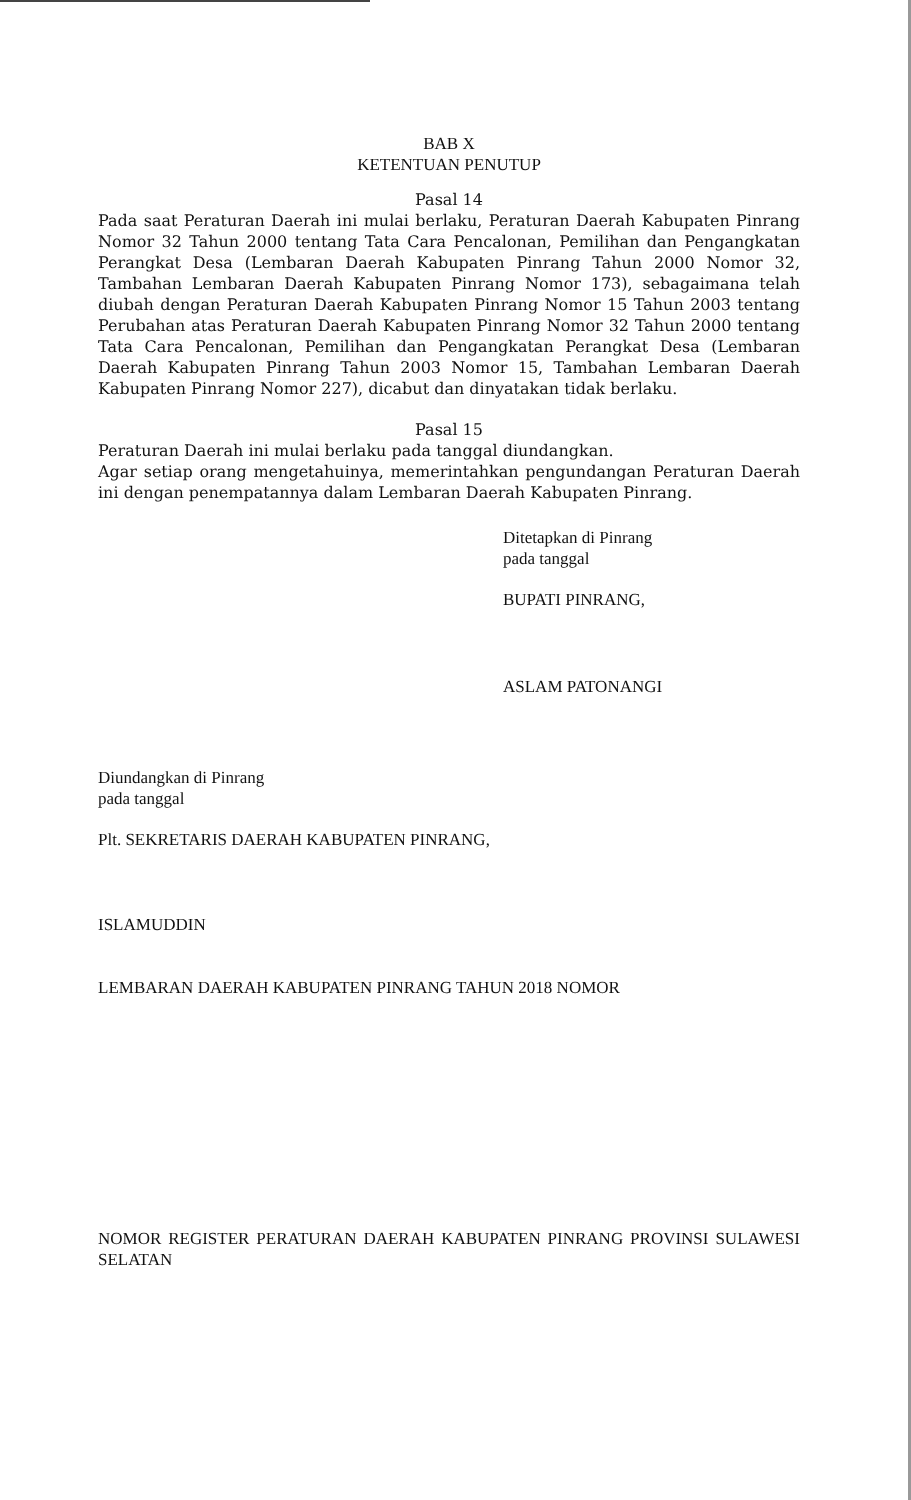BAB X
KETENTUAN PENUTUP
Pasal 14
Pada saat Peraturan Daerah ini mulai berlaku, Peraturan Daerah Kabupaten Pinrang Nomor 32 Tahun 2000 tentang Tata Cara Pencalonan, Pemilihan dan Pengangkatan Perangkat Desa (Lembaran Daerah Kabupaten Pinrang Tahun 2000 Nomor 32, Tambahan Lembaran Daerah Kabupaten Pinrang Nomor 173), sebagaimana telah diubah dengan Peraturan Daerah Kabupaten Pinrang Nomor 15 Tahun 2003 tentang Perubahan atas Peraturan Daerah Kabupaten Pinrang Nomor 32 Tahun 2000 tentang Tata Cara Pencalonan, Pemilihan dan Pengangkatan Perangkat Desa (Lembaran Daerah Kabupaten Pinrang Tahun 2003 Nomor 15, Tambahan Lembaran Daerah Kabupaten Pinrang Nomor 227), dicabut dan dinyatakan tidak berlaku.
Pasal 15
Peraturan Daerah ini mulai berlaku pada tanggal diundangkan.
Agar setiap orang mengetahuinya, memerintahkan pengundangan Peraturan Daerah ini dengan penempatannya dalam Lembaran Daerah Kabupaten Pinrang.
Ditetapkan di Pinrang
pada tanggal
BUPATI PINRANG,
ASLAM PATONANGI
Diundangkan di Pinrang
pada tanggal
Plt. SEKRETARIS DAERAH KABUPATEN PINRANG,
ISLAMUDDIN
LEMBARAN DAERAH KABUPATEN PINRANG TAHUN 2018 NOMOR
NOMOR REGISTER PERATURAN DAERAH KABUPATEN PINRANG PROVINSI SULAWESI SELATAN